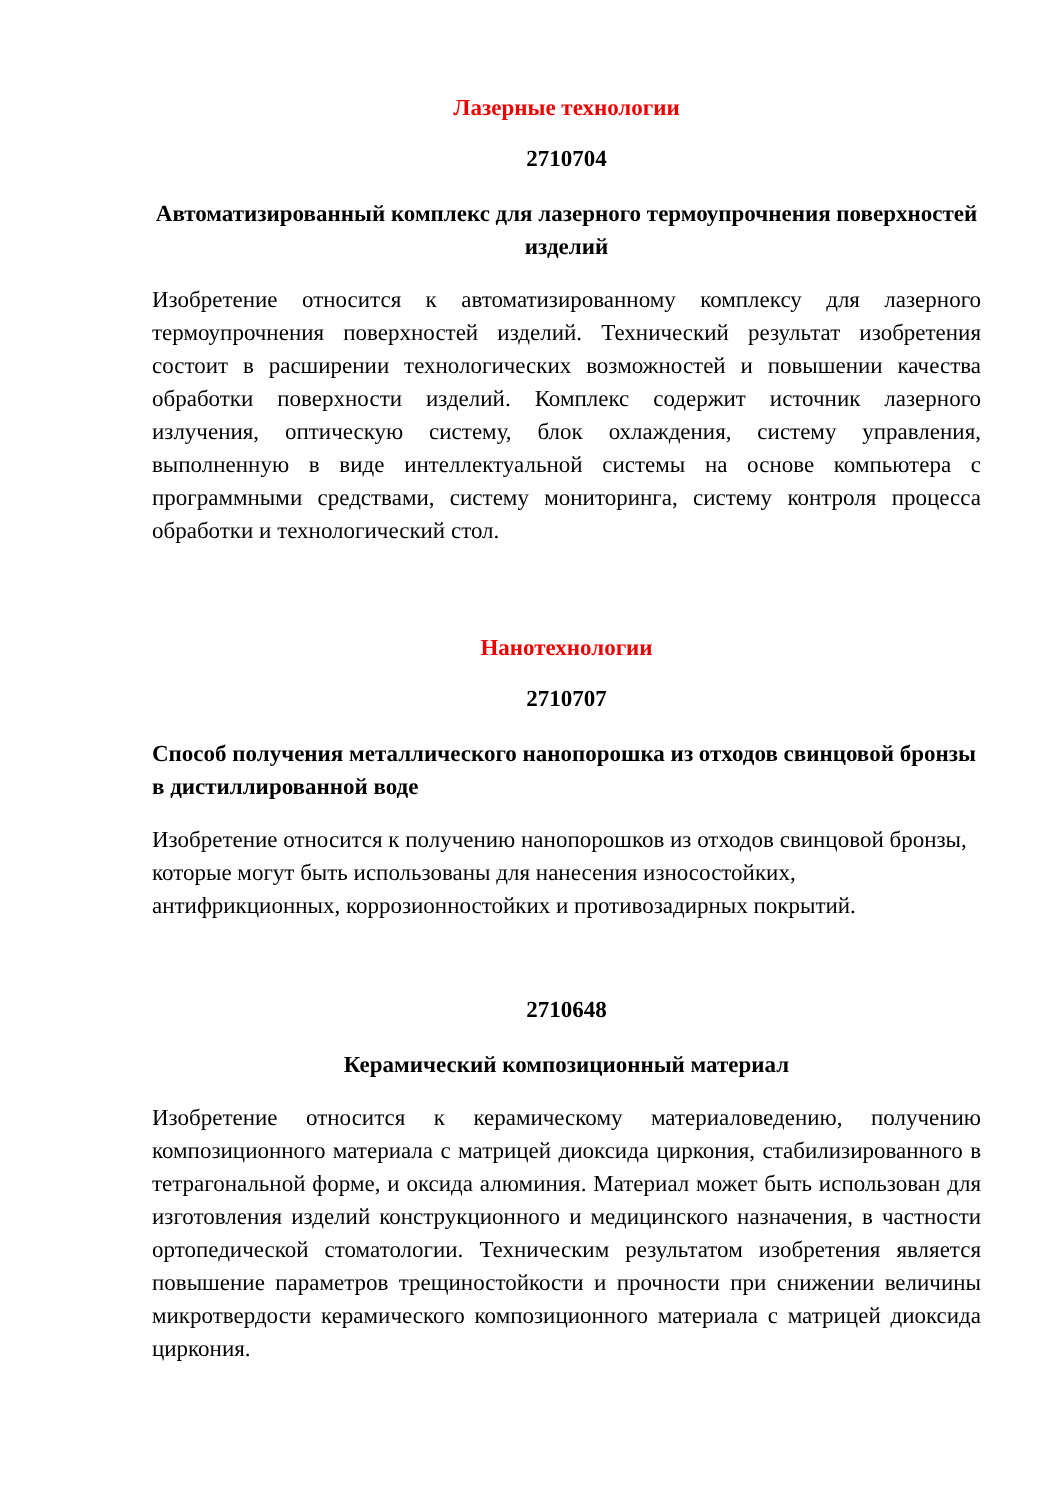Лазерные технологии
2710704
Автоматизированный комплекс для лазерного термоупрочнения поверхностей изделий
Изобретение относится к автоматизированному комплексу для лазерного термоупрочнения поверхностей изделий. Технический результат изобретения состоит в расширении технологических возможностей и повышении качества обработки поверхности изделий. Комплекс содержит источник лазерного излучения, оптическую систему, блок охлаждения, систему управления, выполненную в виде интеллектуальной системы на основе компьютера с программными средствами, систему мониторинга, систему контроля процесса обработки и технологический стол.
Нанотехнологии
2710707
Способ получения металлического нанопорошка из отходов свинцовой бронзы в дистиллированной воде
Изобретение относится к получению нанопорошков из отходов свинцовой бронзы, которые могут быть использованы для нанесения износостойких, антифрикционных, коррозионностойких и противозадирных покрытий.
2710648
Керамический композиционный материал
Изобретение относится к керамическому материаловедению, получению композиционного материала с матрицей диоксида циркония, стабилизированного в тетрагональной форме, и оксида алюминия. Материал может быть использован для изготовления изделий конструкционного и медицинского назначения, в частности ортопедической стоматологии. Техническим результатом изобретения является повышение параметров трещиностойкости и прочности при снижении величины микротвердости керамического композиционного материала с матрицей диоксида циркония.